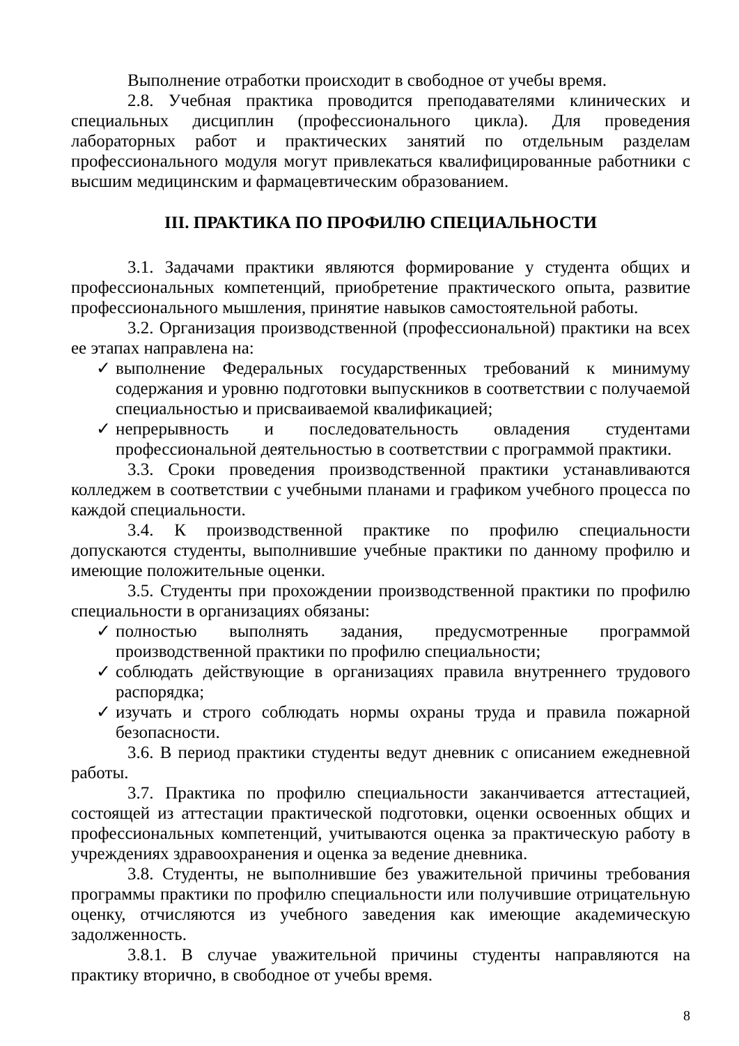Выполнение отработки происходит в свободное от учебы время.
2.8. Учебная практика проводится преподавателями клинических и специальных дисциплин (профессионального цикла). Для проведения лабораторных работ и практических занятий по отдельным разделам профессионального модуля могут привлекаться квалифицированные работники с высшим медицинским и фармацевтическим образованием.
III. ПРАКТИКА ПО ПРОФИЛЮ СПЕЦИАЛЬНОСТИ
3.1. Задачами практики являются формирование у студента общих и профессиональных компетенций, приобретение практического опыта, развитие профессионального мышления, принятие навыков самостоятельной работы.
3.2. Организация производственной (профессиональной) практики на всех ее этапах направлена на:
✓ выполнение Федеральных государственных требований к минимуму содержания и уровню подготовки выпускников в соответствии с получаемой специальностью и присваиваемой квалификацией;
✓ непрерывность и последовательность овладения студентами профессиональной деятельностью в соответствии с программой практики.
3.3. Сроки проведения производственной практики устанавливаются колледжем в соответствии с учебными планами и графиком учебного процесса по каждой специальности.
3.4. К производственной практике по профилю специальности допускаются студенты, выполнившие учебные практики по данному профилю и имеющие положительные оценки.
3.5. Студенты при прохождении производственной практики по профилю специальности в организациях обязаны:
✓ полностью выполнять задания, предусмотренные программой производственной практики по профилю специальности;
✓ соблюдать действующие в организациях правила внутреннего трудового распорядка;
✓ изучать и строго соблюдать нормы охраны труда и правила пожарной безопасности.
3.6. В период практики студенты ведут дневник с описанием ежедневной работы.
3.7. Практика по профилю специальности заканчивается аттестацией, состоящей из аттестации практической подготовки, оценки освоенных общих и профессиональных компетенций, учитываются оценка за практическую работу в учреждениях здравоохранения и оценка за ведение дневника.
3.8. Студенты, не выполнившие без уважительной причины требования программы практики по профилю специальности или получившие отрицательную оценку, отчисляются из учебного заведения как имеющие академическую задолженность.
3.8.1. В случае уважительной причины студенты направляются на практику вторично, в свободное от учебы время.
8